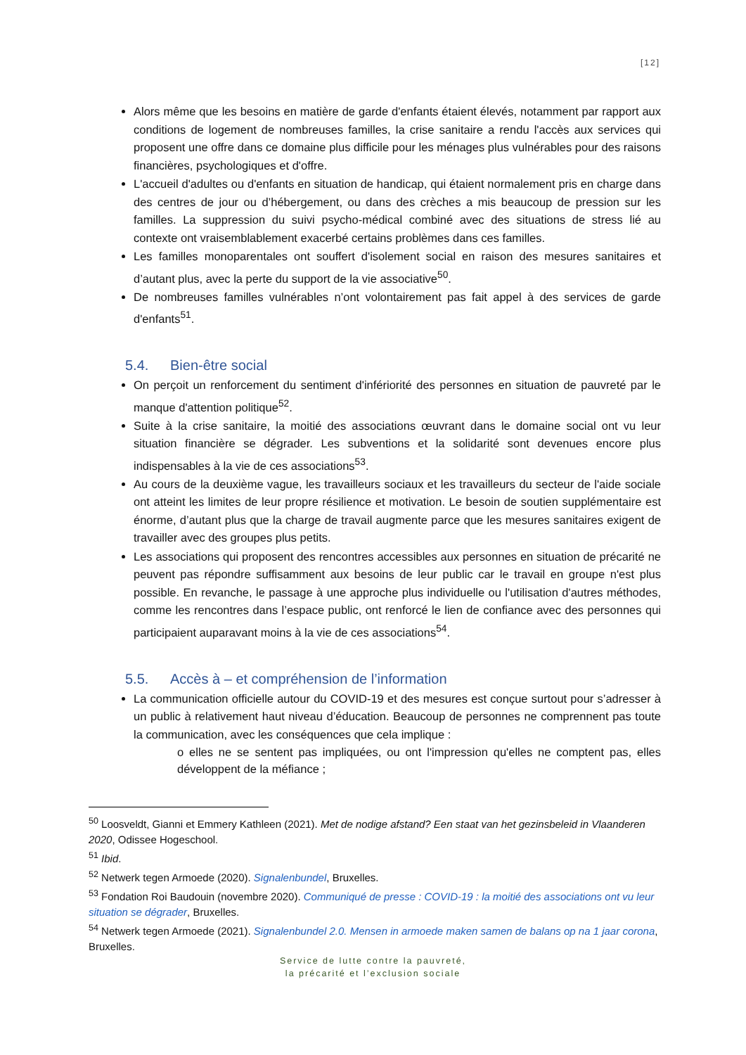[12]
Alors même que les besoins en matière de garde d'enfants étaient élevés, notamment par rapport aux conditions de logement de nombreuses familles, la crise sanitaire a rendu l'accès aux services qui proposent une offre dans ce domaine plus difficile pour les ménages plus vulnérables pour des raisons financières, psychologiques et d'offre.
L'accueil d'adultes ou d'enfants en situation de handicap, qui étaient normalement pris en charge dans des centres de jour ou d’hébergement, ou dans des crèches a mis beaucoup de pression sur les familles. La suppression du suivi psycho-médical combiné avec des situations de stress lié au contexte ont vraisemblablement exacerbé certains problèmes dans ces familles.
Les familles monoparentales ont souffert d'isolement social en raison des mesures sanitaires et d’autant plus, avec la perte du support de la vie associative<sup>50</sup>.
De nombreuses familles vulnérables n’ont volontairement pas fait appel à des services de garde d'enfants<sup>51</sup>.
5.4. Bien-être social
On perçoit un renforcement du sentiment d'infériorité des personnes en situation de pauvreté par le manque d'attention politique<sup>52</sup>.
Suite à la crise sanitaire, la moitié des associations œuvrant dans le domaine social ont vu leur situation financière se dégrader. Les subventions et la solidarité sont devenues encore plus indispensables à la vie de ces associations<sup>53</sup>.
Au cours de la deuxième vague, les travailleurs sociaux et les travailleurs du secteur de l'aide sociale ont atteint les limites de leur propre résilience et motivation. Le besoin de soutien supplémentaire est énorme, d’autant plus que la charge de travail augmente parce que les mesures sanitaires exigent de travailler avec des groupes plus petits.
Les associations qui proposent des rencontres accessibles aux personnes en situation de précarité ne peuvent pas répondre suffisamment aux besoins de leur public car le travail en groupe n'est plus possible. En revanche, le passage à une approche plus individuelle ou l'utilisation d'autres méthodes, comme les rencontres dans l’espace public, ont renforcé le lien de confiance avec des personnes qui participaient auparavant moins à la vie de ces associations<sup>54</sup>.
5.5. Accès à – et compréhension de l’information
La communication officielle autour du COVID-19 et des mesures est conçue surtout pour s’adresser à un public à relativement haut niveau d’éducation. Beaucoup de personnes ne comprennent pas toute la communication, avec les conséquences que cela implique :
o elles ne se sentent pas impliquées, ou ont l'impression qu'elles ne comptent pas, elles développent de la méfiance ;
<sup>50</sup> Loosveldt, Gianni et Emmery Kathleen (2021). Met de nodige afstand? Een staat van het gezinsbeleid in Vlaanderen 2020, Odissee Hogeschool.
<sup>51</sup> Ibid.
<sup>52</sup> Netwerk tegen Armoede (2020). Signalenbundel, Bruxelles.
<sup>53</sup> Fondation Roi Baudouin (novembre 2020). Communiqué de presse : COVID-19 : la moitié des associations ont vu leur situation se dégrader, Bruxelles.
<sup>54</sup> Netwerk tegen Armoede (2021). Signalenbundel 2.0. Mensen in armoede maken samen de balans op na 1 jaar corona, Bruxelles.
Service de lutte contre la pauvreté,
la précarité et l’exclusion sociale